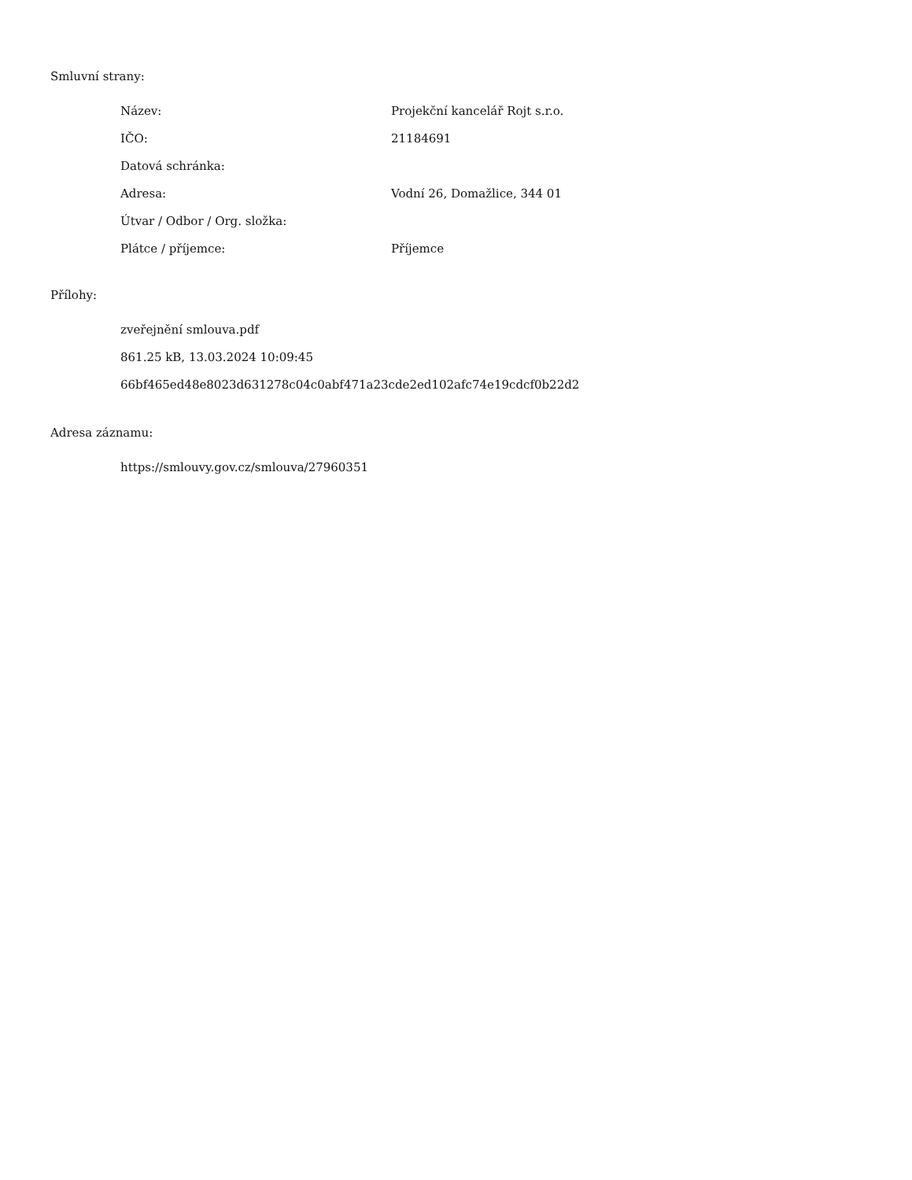Smluvní strany:
| Název: | Projekční kancelář Rojt s.r.o. |
| IČO: | 21184691 |
| Datová schránka: | |
| Adresa: | Vodní 26, Domažlice, 344 01 |
| Útvar / Odbor / Org. složka: | |
| Plátce / příjemce: | Příjemce |
Přílohy:
zveřejnění smlouva.pdf
861.25 kB, 13.03.2024 10:09:45
66bf465ed48e8023d631278c04c0abf471a23cde2ed102afc74e19cdcf0b22d2
Adresa záznamu:
https://smlouvy.gov.cz/smlouva/27960351